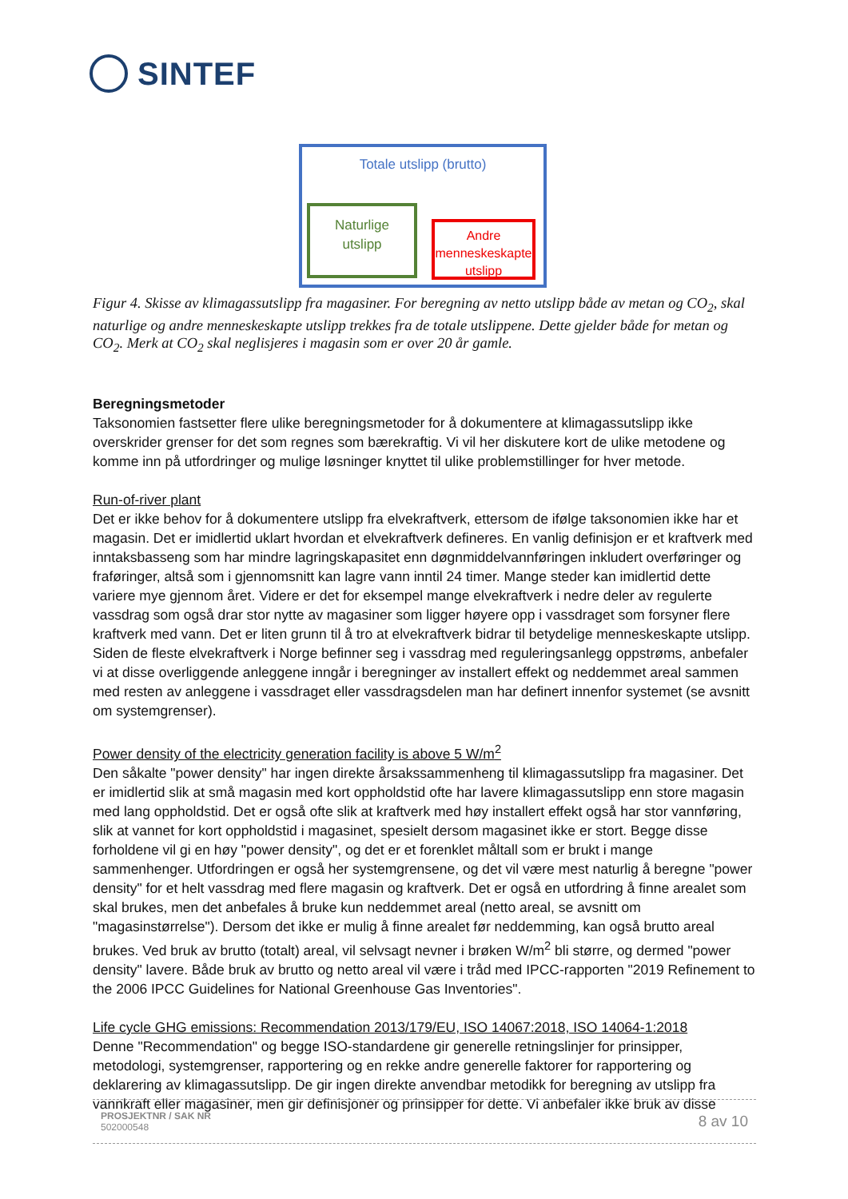SINTEF
Totale utslipp (brutto)
Naturlige
utslipp
Andre
menneskeskapte
utslipp
Figur 4. Skisse av klimagassutslipp fra magasiner. For beregning av netto utslipp både av metan og CO<sub>2</sub>, skal naturlige og andre menneskeskapte utslipp trekkes fra de totale utslippene. Dette gjelder både for metan og CO<sub>2</sub>. Merk at CO<sub>2</sub> skal neglisjeres i magasin som er over 20 år gamle.
Beregningsmetoder
Taksonomien fastsetter flere ulike beregningsmetoder for å dokumentere at klimagassutslipp ikke overskrider grenser for det som regnes som bærekraftig. Vi vil her diskutere kort de ulike metodene og komme inn på utfordringer og mulige løsninger knyttet til ulike problemstillinger for hver metode.
Run-of-river plant
Det er ikke behov for å dokumentere utslipp fra elvekraftverk, ettersom de ifølge taksonomien ikke har et magasin. Det er imidlertid uklart hvordan et elvekraftverk defineres. En vanlig definisjon er et kraftverk med inntaksbasseng som har mindre lagringskapasitet enn døgnmiddelvannføringen inkludert overføringer og fraføringer, altså som i gjennomsnitt kan lagre vann inntil 24 timer. Mange steder kan imidlertid dette variere mye gjennom året. Videre er det for eksempel mange elvekraftverk i nedre deler av regulerte vassdrag som også drar stor nytte av magasiner som ligger høyere opp i vassdraget som forsyner flere kraftverk med vann. Det er liten grunn til å tro at elvekraftverk bidrar til betydelige menneskeskapte utslipp. Siden de fleste elvekraftverk i Norge befinner seg i vassdrag med reguleringsanlegg oppstrøms, anbefaler vi at disse overliggende anleggene inngår i beregninger av installert effekt og neddemmet areal sammen med resten av anleggene i vassdraget eller vassdragsdelen man har definert innenfor systemet (se avsnitt om systemgrenser).
Power density of the electricity generation facility is above 5 W/m<sup>2</sup>
Den såkalte "power density" har ingen direkte årsakssammenheng til klimagassutslipp fra magasiner. Det er imidlertid slik at små magasin med kort oppholdstid ofte har lavere klimagassutslipp enn store magasin med lang oppholdstid. Det er også ofte slik at kraftverk med høy installert effekt også har stor vannføring, slik at vannet for kort oppholdstid i magasinet, spesielt dersom magasinet ikke er stort. Begge disse forholdene vil gi en høy "power density", og det er et forenklet måltall som er brukt i mange sammenhenger. Utfordringen er også her systemgrensene, og det vil være mest naturlig å beregne "power density" for et helt vassdrag med flere magasin og kraftverk. Det er også en utfordring å finne arealet som skal brukes, men det anbefales å bruke kun neddemmet areal (netto areal, se avsnitt om "magasinstørrelse"). Dersom det ikke er mulig å finne arealet før neddemming, kan også brutto areal brukes. Ved bruk av brutto (totalt) areal, vil selvsagt nevner i brøken W/m<sup>2</sup> bli større, og dermed "power density" lavere. Både bruk av brutto og netto areal vil være i tråd med IPCC-rapporten "2019 Refinement to the 2006 IPCC Guidelines for National Greenhouse Gas Inventories".
Life cycle GHG emissions: Recommendation 2013/179/EU, ISO 14067:2018, ISO 14064-1:2018
Denne "Recommendation" og begge ISO-standardene gir generelle retningslinjer for prinsipper, metodologi, systemgrenser, rapportering og en rekke andre generelle faktorer for rapportering og deklarering av klimagassutslipp. De gir ingen direkte anvendbar metodikk for beregning av utslipp fra vannkraft eller magasiner, men gir definisjoner og prinsipper for dette. Vi anbefaler ikke bruk av disse
PROSJEKTNR / SAK NR
502000548
8 av 10